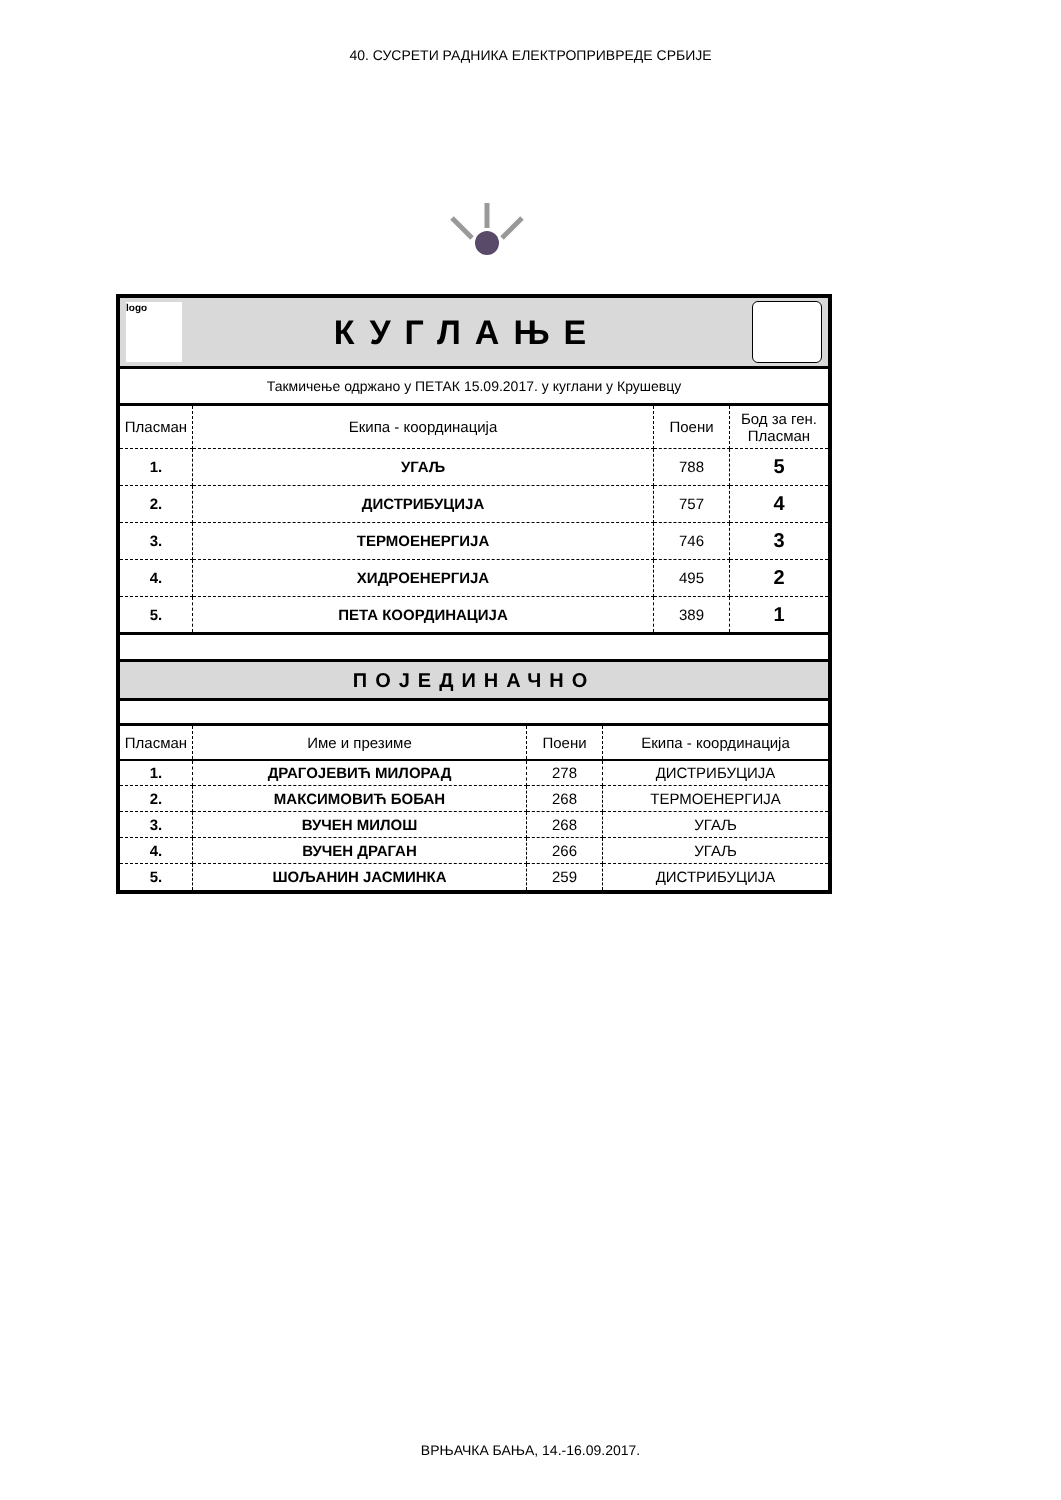40. СУСРЕТИ РАДНИКА ЕЛЕКТРОПРИВРЕДЕ СРБИЈЕ
logo КУГЛАЊЕ
Такмичење одржано у ПЕТАК 15.09.2017. у куглани у Крушевцу
| Пласман | Екипа - координација | Поени | Бод за ген. Пласман |
| --- | --- | --- | --- |
| 1. | УГАЉ | 788 | 5 |
| 2. | ДИСТРИБУЦИЈА | 757 | 4 |
| 3. | ТЕРМОЕНЕРГИЈА | 746 | 3 |
| 4. | ХИДРОЕНЕРГИЈА | 495 | 2 |
| 5. | ПЕТА КООРДИНАЦИЈА | 389 | 1 |
ПОЈЕДИНАЧНО
| Пласман | Име и презиме | Поени | Екипа - координација |
| --- | --- | --- | --- |
| 1. | ДРАГОЈЕВИЋ МИЛОРАД | 278 | ДИСТРИБУЦИЈА |
| 2. | МАКСИМОВИЋ БОБАН | 268 | ТЕРМОЕНЕРГИЈА |
| 3. | ВУЧЕН МИЛОШ | 268 | УГАЉ |
| 4. | ВУЧЕН ДРАГАН | 266 | УГАЉ |
| 5. | ШОЉАНИН ЈАСМИНКА | 259 | ДИСТРИБУЦИЈА |
ВРЊАЧКА БАЊА, 14.-16.09.2017.